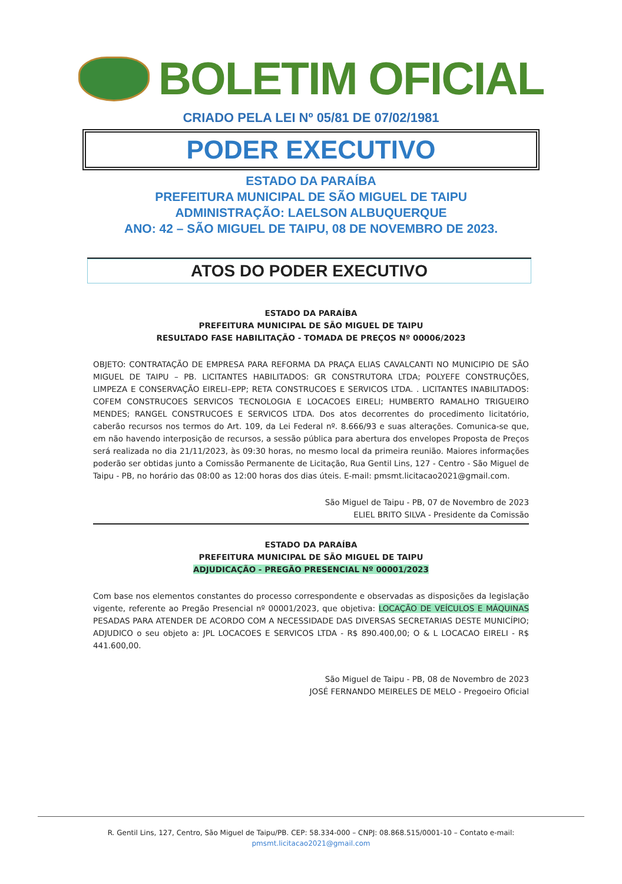BOLETIM OFICIAL
CRIADO PELA LEI Nº 05/81 DE 07/02/1981
PODER EXECUTIVO
ESTADO DA PARAÍBA
PREFEITURA MUNICIPAL DE SÃO MIGUEL DE TAIPU
ADMINISTRAÇÃO: LAELSON ALBUQUERQUE
ANO: 42 – SÃO MIGUEL DE TAIPU, 08 DE NOVEMBRO DE 2023.
ATOS DO PODER EXECUTIVO
ESTADO DA PARAÍBA
PREFEITURA MUNICIPAL DE SÃO MIGUEL DE TAIPU
RESULTADO FASE HABILITAÇÃO - TOMADA DE PREÇOS Nº 00006/2023
OBJETO: CONTRATAÇÃO DE EMPRESA PARA REFORMA DA PRAÇA ELIAS CAVALCANTI NO MUNICIPIO DE SÃO MIGUEL DE TAIPU – PB. LICITANTES HABILITADOS: GR CONSTRUTORA LTDA; POLYEFE CONSTRUÇÕES, LIMPEZA E CONSERVAÇÃO EIRELI–EPP; RETA CONSTRUCOES E SERVICOS LTDA. . LICITANTES INABILITADOS: COFEM CONSTRUCOES SERVICOS TECNOLOGIA E LOCACOES EIRELI; HUMBERTO RAMALHO TRIGUEIRO MENDES; RANGEL CONSTRUCOES E SERVICOS LTDA. Dos atos decorrentes do procedimento licitatório, caberão recursos nos termos do Art. 109, da Lei Federal nº. 8.666/93 e suas alterações. Comunica-se que, em não havendo interposição de recursos, a sessão pública para abertura dos envelopes Proposta de Preços será realizada no dia 21/11/2023, às 09:30 horas, no mesmo local da primeira reunião. Maiores informações poderão ser obtidas junto a Comissão Permanente de Licitação, Rua Gentil Lins, 127 - Centro - São Miguel de Taipu - PB, no horário das 08:00 as 12:00 horas dos dias úteis. E-mail: pmsmt.licitacao2021@gmail.com.
São Miguel de Taipu - PB, 07 de Novembro de 2023
ELIEL BRITO SILVA - Presidente da Comissão
ESTADO DA PARAÍBA
PREFEITURA MUNICIPAL DE SÃO MIGUEL DE TAIPU
ADJUDICAÇÃO - PREGÃO PRESENCIAL Nº 00001/2023
Com base nos elementos constantes do processo correspondente e observadas as disposições da legislação vigente, referente ao Pregão Presencial nº 00001/2023, que objetiva: LOCAÇÃO DE VEÍCULOS E MÁQUINAS PESADAS PARA ATENDER DE ACORDO COM A NECESSIDADE DAS DIVERSAS SECRETARIAS DESTE MUNICÍPIO; ADJUDICO o seu objeto a: JPL LOCACOES E SERVICOS LTDA - R$ 890.400,00; O & L LOCACAO EIRELI - R$ 441.600,00.
São Miguel de Taipu - PB, 08 de Novembro de 2023
JOSÉ FERNANDO MEIRELES DE MELO - Pregoeiro Oficial
R. Gentil Lins, 127, Centro, São Miguel de Taipu/PB. CEP: 58.334-000 – CNPJ: 08.868.515/0001-10 – Contato e-mail:
pmsmt.licitacao2021@gmail.com